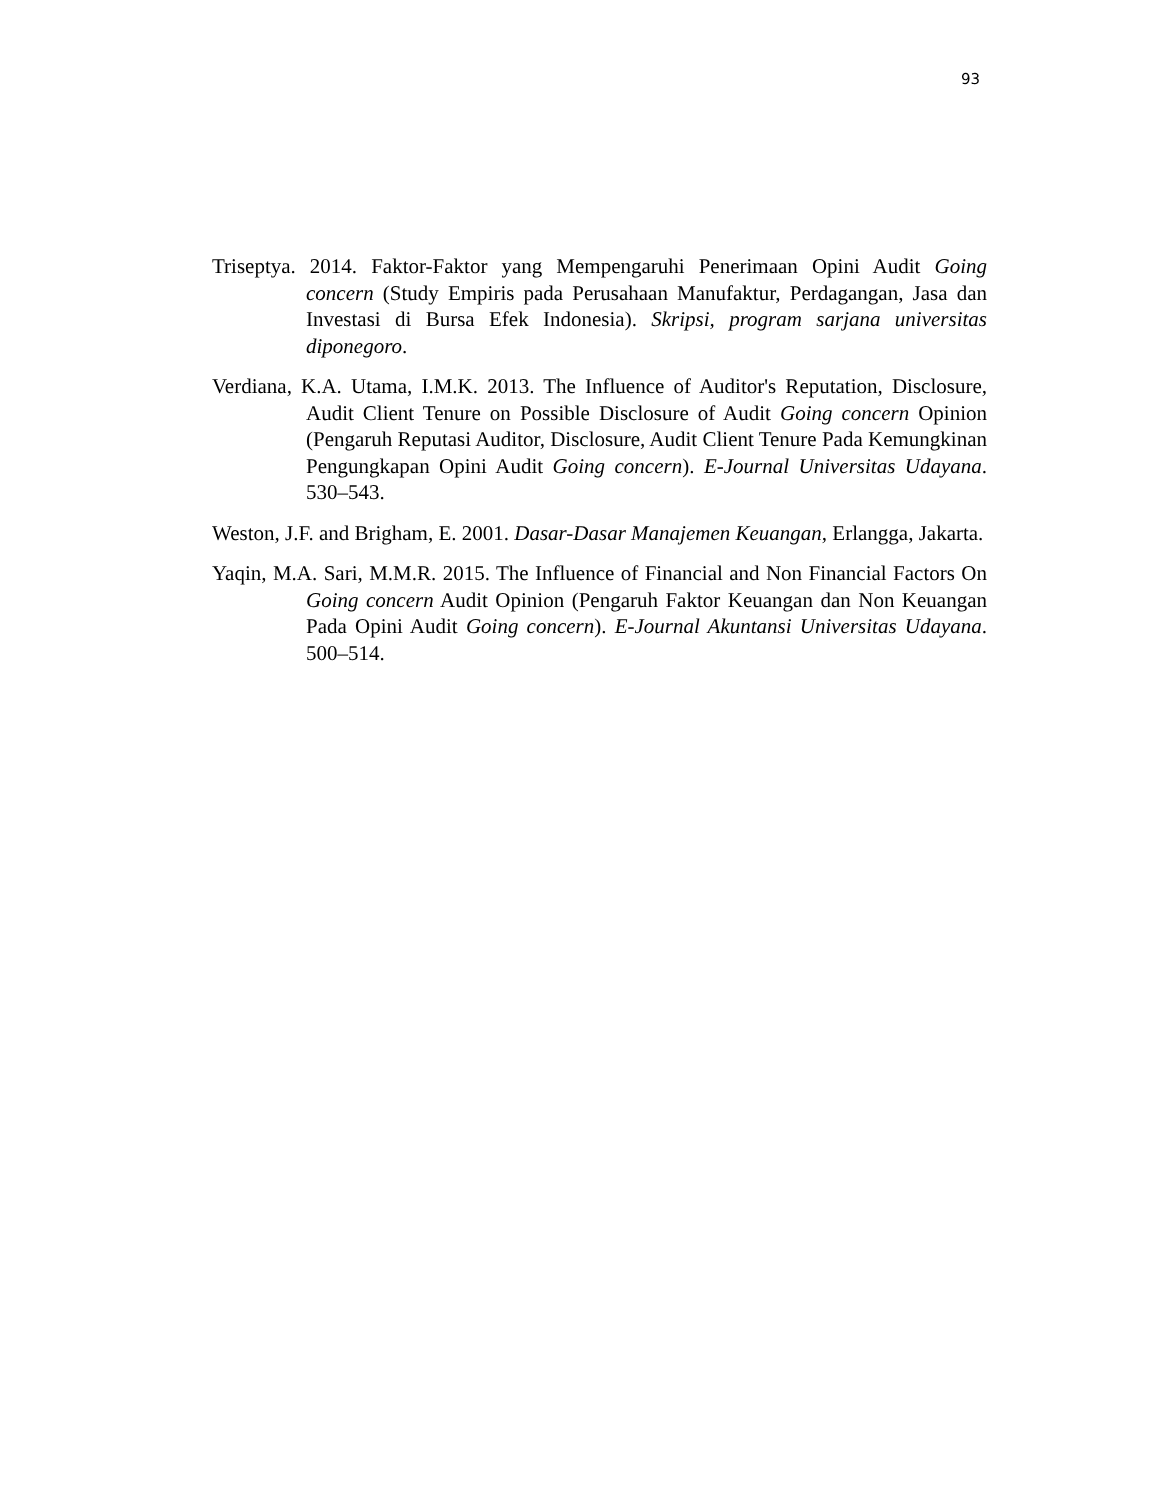93
Triseptya. 2014. Faktor-Faktor yang Mempengaruhi Penerimaan Opini Audit Going concern (Study Empiris pada Perusahaan Manufaktur, Perdagangan, Jasa dan Investasi di Bursa Efek Indonesia). Skripsi, program sarjana universitas diponegoro.
Verdiana, K.A. Utama, I.M.K. 2013. The Influence of Auditor's Reputation, Disclosure, Audit Client Tenure on Possible Disclosure of Audit Going concern Opinion (Pengaruh Reputasi Auditor, Disclosure, Audit Client Tenure Pada Kemungkinan Pengungkapan Opini Audit Going concern). E-Journal Universitas Udayana. 530–543.
Weston, J.F. and Brigham, E. 2001. Dasar-Dasar Manajemen Keuangan, Erlangga, Jakarta.
Yaqin, M.A. Sari, M.M.R. 2015. The Influence of Financial and Non Financial Factors On Going concern Audit Opinion (Pengaruh Faktor Keuangan dan Non Keuangan Pada Opini Audit Going concern). E-Journal Akuntansi Universitas Udayana. 500–514.